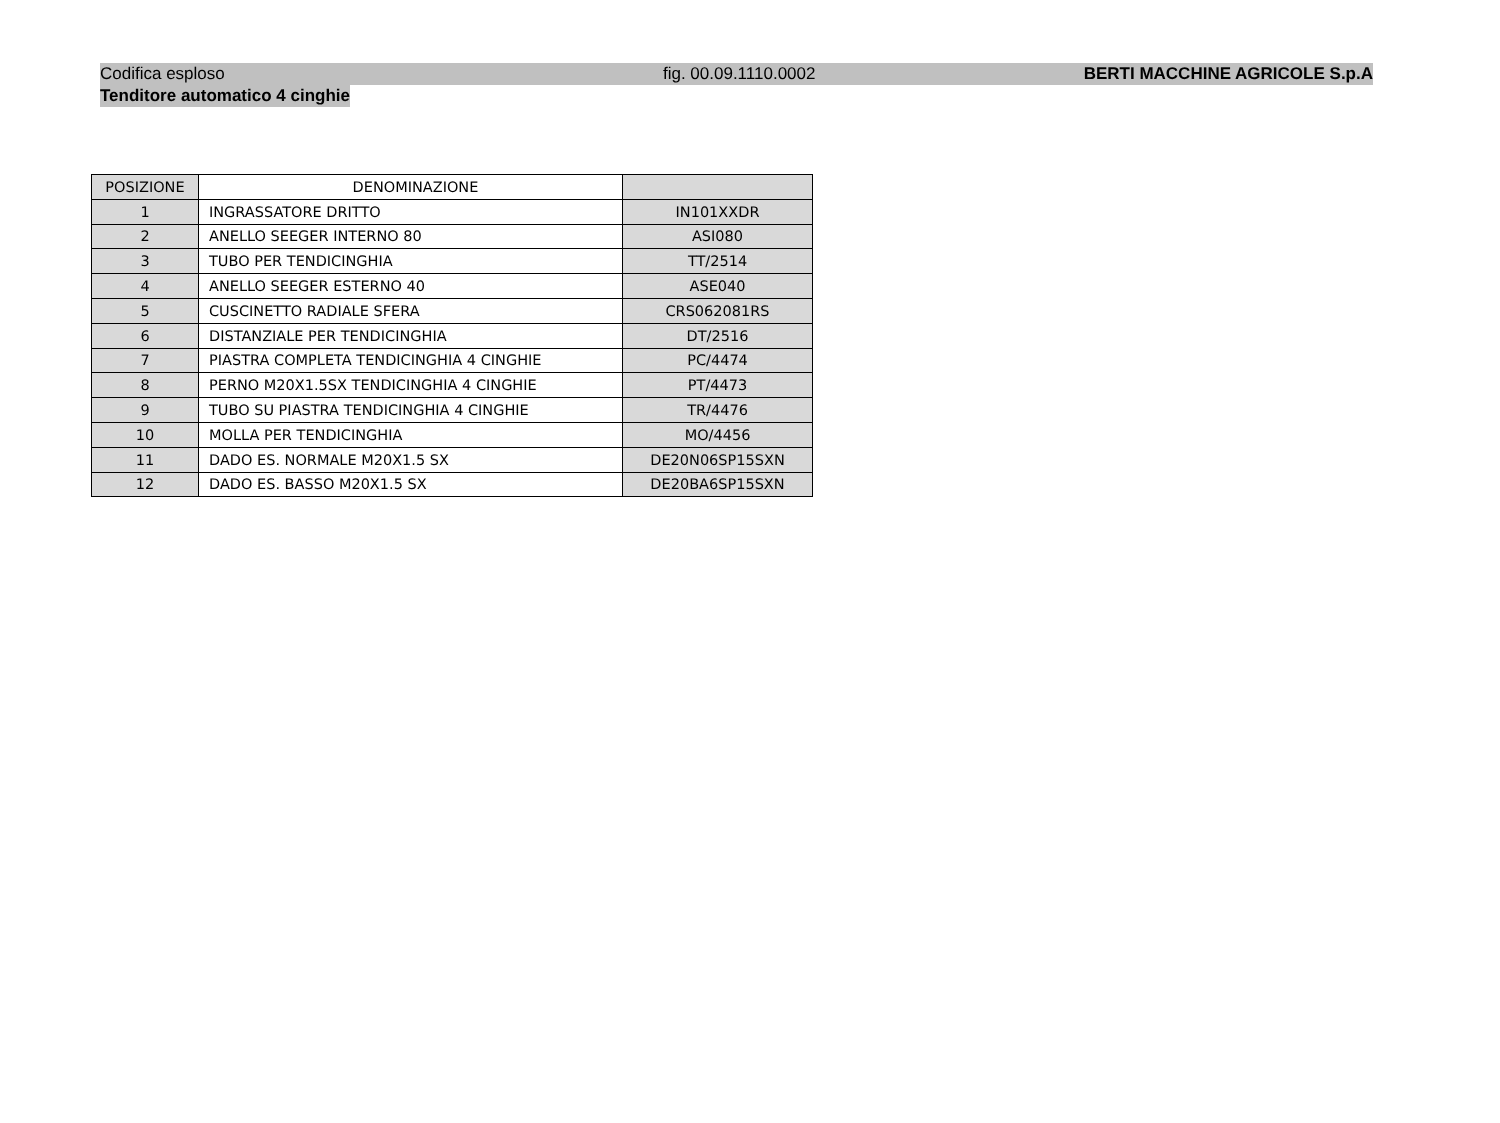Codifica esploso fig. 00.09.1110.0002 BERTI MACCHINE AGRICOLE S.p.A
Tenditore automatico 4 cinghie
| POSIZIONE | DENOMINAZIONE | |
| --- | --- | --- |
| 1 | INGRASSATORE DRITTO | IN101XXDR |
| 2 | ANELLO SEEGER INTERNO 80 | ASI080 |
| 3 | TUBO PER TENDICINGHIA | TT/2514 |
| 4 | ANELLO SEEGER ESTERNO 40 | ASE040 |
| 5 | CUSCINETTO RADIALE SFERA | CRS062081RS |
| 6 | DISTANZIALE PER TENDICINGHIA | DT/2516 |
| 7 | PIASTRA COMPLETA TENDICINGHIA 4 CINGHIE | PC/4474 |
| 8 | PERNO M20X1.5SX TENDICINGHIA 4 CINGHIE | PT/4473 |
| 9 | TUBO SU PIASTRA TENDICINGHIA 4 CINGHIE | TR/4476 |
| 10 | MOLLA PER TENDICINGHIA | MO/4456 |
| 11 | DADO ES. NORMALE M20X1.5 SX | DE20N06SP15SXN |
| 12 | DADO ES. BASSO M20X1.5 SX | DE20BA6SP15SXN |